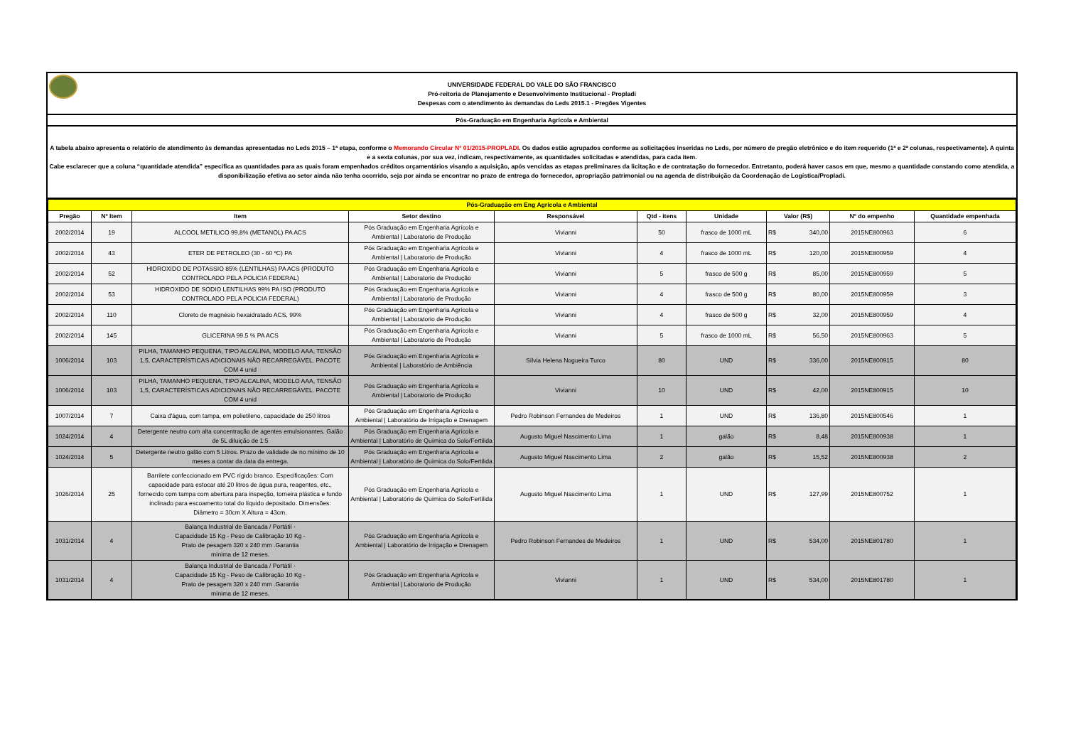UNIVERSIDADE FEDERAL DO VALE DO SÃO FRANCISCO
Pró-reitoria de Planejamento e Desenvolvimento Institucional - Propladi
Despesas com o atendimento às demandas do Leds 2015.1 - Pregões Vigentes
Pós-Graduação em Engenharia Agrícola e Ambiental
A tabela abaixo apresenta o relatório de atendimento às demandas apresentadas no Leds 2015 – 1ª etapa, conforme o Memorando Circular Nº 01/2015-PROPLADI. Os dados estão agrupados conforme as solicitações inseridas no Leds, por número de pregão eletrônico e do item requerido (1ª e 2ª colunas, respectivamente). A quinta e a sexta colunas, por sua vez, indicam, respectivamente, as quantidades solicitadas e atendidas, para cada item.
Cabe esclarecer que a coluna “quantidade atendida” especifica as quantidades para as quais foram empenhados créditos orçamentários visando a aquisição, após vencidas as etapas preliminares da licitação e de contratação do fornecedor. Entretanto, poderá haver casos em que, mesmo a quantidade constando como atendida, a disponibilização efetiva ao setor ainda não tenha ocorrido, seja por ainda se encontrar no prazo de entrega do fornecedor, apropriação patrimonial ou na agenda de distribuição da Coordenação de Logística/Propladi.
| Pós-Graduação em Eng Agrícola e Ambiental | | | | | | | | | |
| Pregão | Nº Item | Item | Setor destino | Responsável | Qtd - itens | Unidade | Valor (R$) | Nº do empenho | Quantidade empenhada |
| 2002/2014 | 19 | ALCOOL METILICO 99,8% (METANOL) PA ACS | Pós Graduação em Engenharia Agrícola e Ambiental / Laboratorio de Produção | Vivianni | 50 | frasco de 1000 mL | R$ 340,00 | 2015NE800963 | 6 |
| 2002/2014 | 43 | ETER DE PETROLEO (30 - 60 ºC) PA | Pós Graduação em Engenharia Agrícola e Ambiental / Laboratorio de Produção | Vivianni | 4 | frasco de 1000 mL | R$ 120,00 | 2015NE800959 | 4 |
| 2002/2014 | 52 | HIDROXIDO DE POTASSIO 85% (LENTILHAS) PA ACS (PRODUTO CONTROLADO PELA POLICIA FEDERAL) | Pós Graduação em Engenharia Agrícola e Ambiental / Laboratorio de Produção | Vivianni | 5 | frasco de 500 g | R$ 85,00 | 2015NE800959 | 5 |
| 2002/2014 | 53 | HIDROXIDO DE SODIO LENTILHAS 99% PA ISO (PRODUTO CONTROLADO PELA POLICIA FEDERAL) | Pós Graduação em Engenharia Agrícola e Ambiental / Laboratorio de Produção | Vivianni | 4 | frasco de 500 g | R$ 80,00 | 2015NE800959 | 3 |
| 2002/2014 | 110 | Cloreto de magnésio hexaidratado ACS, 99% | Pós Graduação em Engenharia Agrícola e Ambiental / Laboratorio de Produção | Vivianni | 4 | frasco de 500 g | R$ 32,00 | 2015NE800959 | 4 |
| 2002/2014 | 145 | GLICERINA 99.5 % PA ACS | Pós Graduação em Engenharia Agrícola e Ambiental / Laboratorio de Produção | Vivianni | 5 | frasco de 1000 mL | R$ 56,50 | 2015NE800963 | 5 |
| 1006/2014 | 103 | PILHA, TAMANHO PEQUENA, TIPO ALCALINA, MODELO AAA, TENSÃO 1,5, CARACTERÍSTICAS ADICIONAIS NÃO RECARREGÁVEL. PACOTE COM 4 unid | Pós Graduação em Engenharia Agrícola e Ambiental / Laboratório de Ambiência | Sílvia Helena Nogueira Turco | 80 | UND | R$ 336,00 | 2015NE800915 | 80 |
| 1006/2014 | 103 | PILHA, TAMANHO PEQUENA, TIPO ALCALINA, MODELO AAA, TENSÃO 1,5, CARACTERÍSTICAS ADICIONAIS NÃO RECARREGÁVEL. PACOTE COM 4 unid | Pós Graduação em Engenharia Agrícola e Ambiental / Laboratorio de Produção | Vivianni | 10 | UND | R$ 42,00 | 2015NE800915 | 10 |
| 1007/2014 | 7 | Caixa d'água, com tampa, em polietileno, capacidade de 250 litros | Pós Graduação em Engenharia Agrícola e Ambiental / Laboratório de Irrigação e Drenagem | Pedro Robinson Fernandes de Medeiros | 1 | UND | R$ 136,80 | 2015NE800546 | 1 |
| 1024/2014 | 4 | Detergente neutro com alta concentração de agentes emulsionantes. Galão de 5L diluição de 1:5 | Pós Graduação em Engenharia Agrícola e Ambiental / Laboratório de Química do Solo/Fertilida | Augusto Miguel Nascimento Lima | 1 | galão | R$ 8,48 | 2015NE800938 | 1 |
| 1024/2014 | 5 | Detergente neutro galão com 5 Litros. Prazo de validade de no mínimo de 10 meses a contar da data da entrega. | Pós Graduação em Engenharia Agrícola e Ambiental / Laboratório de Química do Solo/Fertilida | Augusto Miguel Nascimento Lima | 2 | galão | R$ 15,52 | 2015NE800938 | 2 |
| 1026/2014 | 25 | Barrilete confeccionado em PVC rígido branco. Especificações: Com capacidade para estocar até 20 litros de água pura, reagentes, etc., fornecido com tampa com abertura para inspeção, torneira plástica e fundo inclinado para escoamento total do líquido depositado. Dimensões: Diâmetro = 30cm X Altura = 43cm. | Pós Graduação em Engenharia Agrícola e Ambiental / Laboratório de Química do Solo/Fertilida | Augusto Miguel Nascimento Lima | 1 | UND | R$ 127,99 | 2015NE800752 | 1 |
| 1031/2014 | 4 | Balança Industrial de Bancada / Portátil - Capacidade 15 Kg - Peso de Calibração 10 Kg - Prato de pesagem 320 x 240 mm .Garantia mínima de 12 meses. | Pós Graduação em Engenharia Agrícola e Ambiental / Laboratório de Irrigação e Drenagem | Pedro Robinson Fernandes de Medeiros | 1 | UND | R$ 534,00 | 2015NE801780 | 1 |
| 1031/2014 | 4 | Balança Industrial de Bancada / Portátil - Capacidade 15 Kg - Peso de Calibração 10 Kg - Prato de pesagem 320 x 240 mm .Garantia mínima de 12 meses. | Pós Graduação em Engenharia Agrícola e Ambiental / Laboratorio de Produção | Vivianni | 1 | UND | R$ 534,00 | 2015NE801780 | 1 |